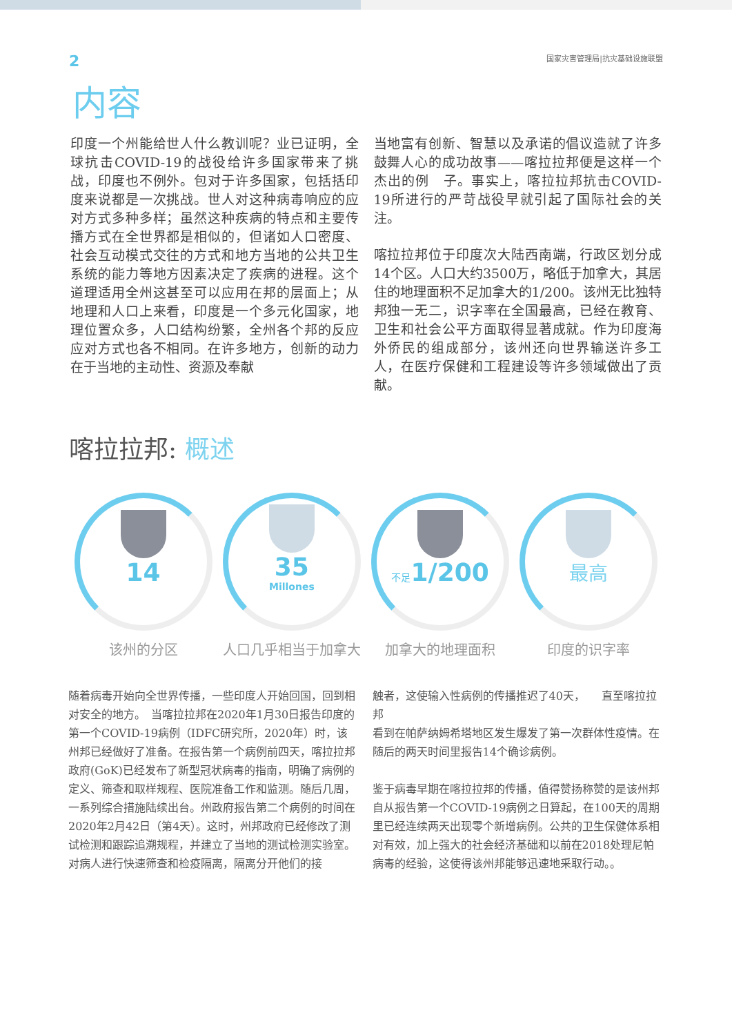2 国家灾害管理局|抗灾基础设施联盟
内容
印度一个州能给世人什么教训呢？业已证明，全球抗击COVID-19的战役给许多国家带来了挑战，印度也不例外。包对于许多国家，包括括印度来说都是一次挑战。世人对这种病毒响应的应对方式多种多样；虽然这种疾病的特点和主要传播方式在全世界都是相似的，但诸如人口密度、社会互动模式交往的方式和地方当地的公共卫生系统的能力等地方因素决定了疾病的进程。这个道理适用全州这甚至可以应用在邦的层面上；从地理和人口上来看，印度是一个多元化国家，地理位置众多，人口结构纷繁，全州各个邦的反应应对方式也各不相同。在许多地方，创新的动力在于当地的主动性、资源及奉献
当地富有创新、智慧以及承诺的倡议造就了许多鼓舞人心的成功故事——喀拉拉邦便是这样一个杰出的例　子。事实上，喀拉拉邦抗击COVID-19所进行的严苛战役早就引起了国际社会的关注。
喀拉拉邦位于印度次大陆西南端，行政区划分成14个区。人口大约3500万，略低于加拿大，其居住的地理面积不足加拿大的1/200。该州无比独特邦独一无二，识字率在全国最高，已经在教育、卫生和社会公平方面取得显著成就。作为印度海外侨民的组成部分，该州还向世界输送许多工人，在医疗保健和工程建设等许多领域做出了贡献。
喀拉拉邦: 概述
14
该州的分区
35
Millones
人口几乎相当于加拿大
不足1/200
加拿大的地理面积
最高
印度的识字率
随着病毒开始向全世界传播，一些印度人开始回国，回到相对安全的地方。　当喀拉拉邦在2020年1月30日报告印度的第一个COVID-19病例（IDFC研究所，2020年）时，该州邦已经做好了准备。在报告第一个病例前四天，喀拉拉邦政府(GoK)已经发布了新型冠状病毒的指南，明确了病例的定义、筛查和取样规程、医院准备工作和监测。随后几周，一系列综合措施陆续出台。州政府报告第二个病例的时间在2020年2月42日（第4天）。这时，州邦政府已经修改了测试检测和跟踪追溯规程，并建立了当地的测试检测实验室。对病人进行快速筛查和检疫隔离，隔离分开他们的接
触者，这使输入性病例的传播推迟了40天，　　直至喀拉拉邦
看到在帕萨纳姆希塔地区发生爆发了第一次群体性疫情。在随后的两天时间里报告14个确诊病例。
鉴于病毒早期在喀拉拉邦的传播，值得赞扬称赞的是该州邦自从报告第一个COVID-19病例之日算起，在100天的周期里已经连续两天出现零个新增病例。公共的卫生保健体系相对有效，加上强大的社会经济基础和以前在2018处理尼帕病毒的经验，这使得该州邦能够迅速地采取行动。。